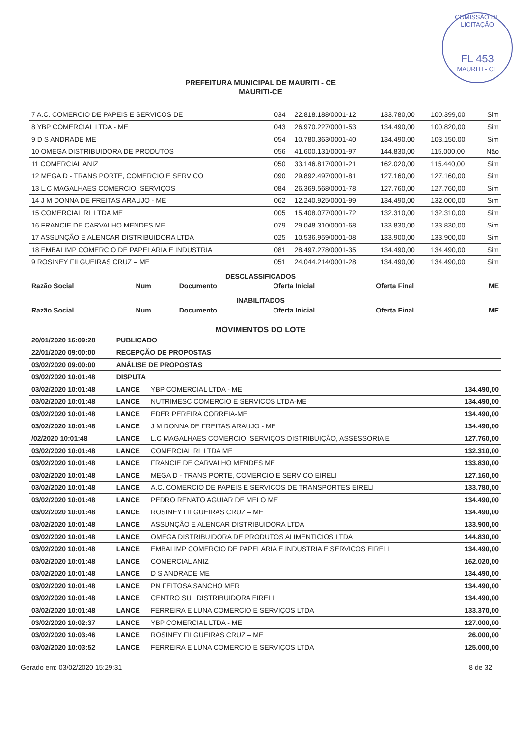COMISSÃO DE LICITAÇÃO
FL 453
MAURITI - CE
PREFEITURA MUNICIPAL DE MAURITI - CE
MAURITI-CE
| 7 A.C. COMERCIO DE PAPEIS E SERVICOS DE | 034 | 22.818.188/0001-12 | 133.780,00 | 100.399,00 | Sim |
| 8 YBP COMERCIAL LTDA - ME | 043 | 26.970.227/0001-53 | 134.490,00 | 100.820,00 | Sim |
| 9 D S ANDRADE ME | 054 | 10.780.363/0001-40 | 134.490,00 | 103.150,00 | Sim |
| 10 OMEGA DISTRIBUIDORA DE PRODUTOS | 056 | 41.600.131/0001-97 | 144.830,00 | 115.000,00 | Não |
| 11 COMERCIAL ANIZ | 050 | 33.146.817/0001-21 | 162.020,00 | 115.440,00 | Sim |
| 12 MEGA D - TRANS PORTE, COMERCIO E SERVICO | 090 | 29.892.497/0001-81 | 127.160,00 | 127.160,00 | Sim |
| 13 L.C MAGALHAES COMERCIO, SERVIÇOS | 084 | 26.369.568/0001-78 | 127.760,00 | 127.760,00 | Sim |
| 14 J M DONNA DE FREITAS ARAUJO - ME | 062 | 12.240.925/0001-99 | 134.490,00 | 132.000,00 | Sim |
| 15 COMERCIAL RL LTDA ME | 005 | 15.408.077/0001-72 | 132.310,00 | 132.310,00 | Sim |
| 16 FRANCIE DE CARVALHO MENDES ME | 079 | 29.048.310/0001-68 | 133.830,00 | 133.830,00 | Sim |
| 17 ASSUNÇÃO E ALENCAR DISTRIBUIDORA LTDA | 025 | 10.536.959/0001-08 | 133.900,00 | 133.900,00 | Sim |
| 18 EMBALIMP COMERCIO DE PAPELARIA E INDUSTRIA | 081 | 28.497.278/0001-35 | 134.490,00 | 134.490,00 | Sim |
| 9 ROSINEY FILGUEIRAS CRUZ – ME | 051 | 24.044.214/0001-28 | 134.490,00 | 134.490,00 | Sim |
DESCLASSIFICADOS
| Razão Social | Num | Documento | Oferta Inicial | Oferta Final | ME |
| --- | --- | --- | --- | --- | --- |
INABILITADOS
| Razão Social | Num | Documento | Oferta Inicial | Oferta Final | ME |
| --- | --- | --- | --- | --- | --- |
MOVIMENTOS DO LOTE
| 20/01/2020 16:09:28 | PUBLICADO | | |
| 22/01/2020 09:00:00 | RECEPÇÃO DE PROPOSTAS | | |
| 03/02/2020 09:00:00 | ANÁLISE DE PROPOSTAS | | |
| 03/02/2020 10:01:48 | DISPUTA | | |
| 03/02/2020 10:01:48 | LANCE | YBP COMERCIAL LTDA - ME | 134.490,00 |
| 03/02/2020 10:01:48 | LANCE | NUTRIMESC COMERCIO E SERVICOS LTDA-ME | 134.490,00 |
| 03/02/2020 10:01:48 | LANCE | EDER PEREIRA CORREIA-ME | 134.490,00 |
| 03/02/2020 10:01:48 | LANCE | J M DONNA DE FREITAS ARAUJO - ME | 134.490,00 |
| /02/2020 10:01:48 | LANCE | L.C MAGALHAES COMERCIO, SERVIÇOS DISTRIBUIÇÃO, ASSESSORIA E | 127.760,00 |
| 03/02/2020 10:01:48 | LANCE | COMERCIAL RL LTDA ME | 132.310,00 |
| 03/02/2020 10:01:48 | LANCE | FRANCIE DE CARVALHO MENDES ME | 133.830,00 |
| 03/02/2020 10:01:48 | LANCE | MEGA D - TRANS PORTE, COMERCIO E SERVICO EIRELI | 127.160,00 |
| 03/02/2020 10:01:48 | LANCE | A.C. COMERCIO DE PAPEIS E SERVICOS DE TRANSPORTES EIRELI | 133.780,00 |
| 03/02/2020 10:01:48 | LANCE | PEDRO RENATO AGUIAR DE MELO ME | 134.490,00 |
| 03/02/2020 10:01:48 | LANCE | ROSINEY FILGUEIRAS CRUZ – ME | 134.490,00 |
| 03/02/2020 10:01:48 | LANCE | ASSUNÇÃO E ALENCAR DISTRIBUIDORA LTDA | 133.900,00 |
| 03/02/2020 10:01:48 | LANCE | OMEGA DISTRIBUIDORA DE PRODUTOS ALIMENTICIOS LTDA | 144.830,00 |
| 03/02/2020 10:01:48 | LANCE | EMBALIMP COMERCIO DE PAPELARIA E INDUSTRIA E SERVICOS EIRELI | 134.490,00 |
| 03/02/2020 10:01:48 | LANCE | COMERCIAL ANIZ | 162.020,00 |
| 03/02/2020 10:01:48 | LANCE | D S ANDRADE ME | 134.490,00 |
| 03/02/2020 10:01:48 | LANCE | PN FEITOSA SANCHO MER | 134.490,00 |
| 03/02/2020 10:01:48 | LANCE | CENTRO SUL DISTRIBUIDORA EIRELI | 134.490,00 |
| 03/02/2020 10:01:48 | LANCE | FERREIRA E LUNA COMERCIO E SERVIÇOS LTDA | 133.370,00 |
| 03/02/2020 10:02:37 | LANCE | YBP COMERCIAL LTDA - ME | 127.000,00 |
| 03/02/2020 10:03:46 | LANCE | ROSINEY FILGUEIRAS CRUZ – ME | 26.000,00 |
| 03/02/2020 10:03:52 | LANCE | FERREIRA E LUNA COMERCIO E SERVIÇOS LTDA | 125.000,00 |
Gerado em: 03/02/2020 15:29:31 8 de 32